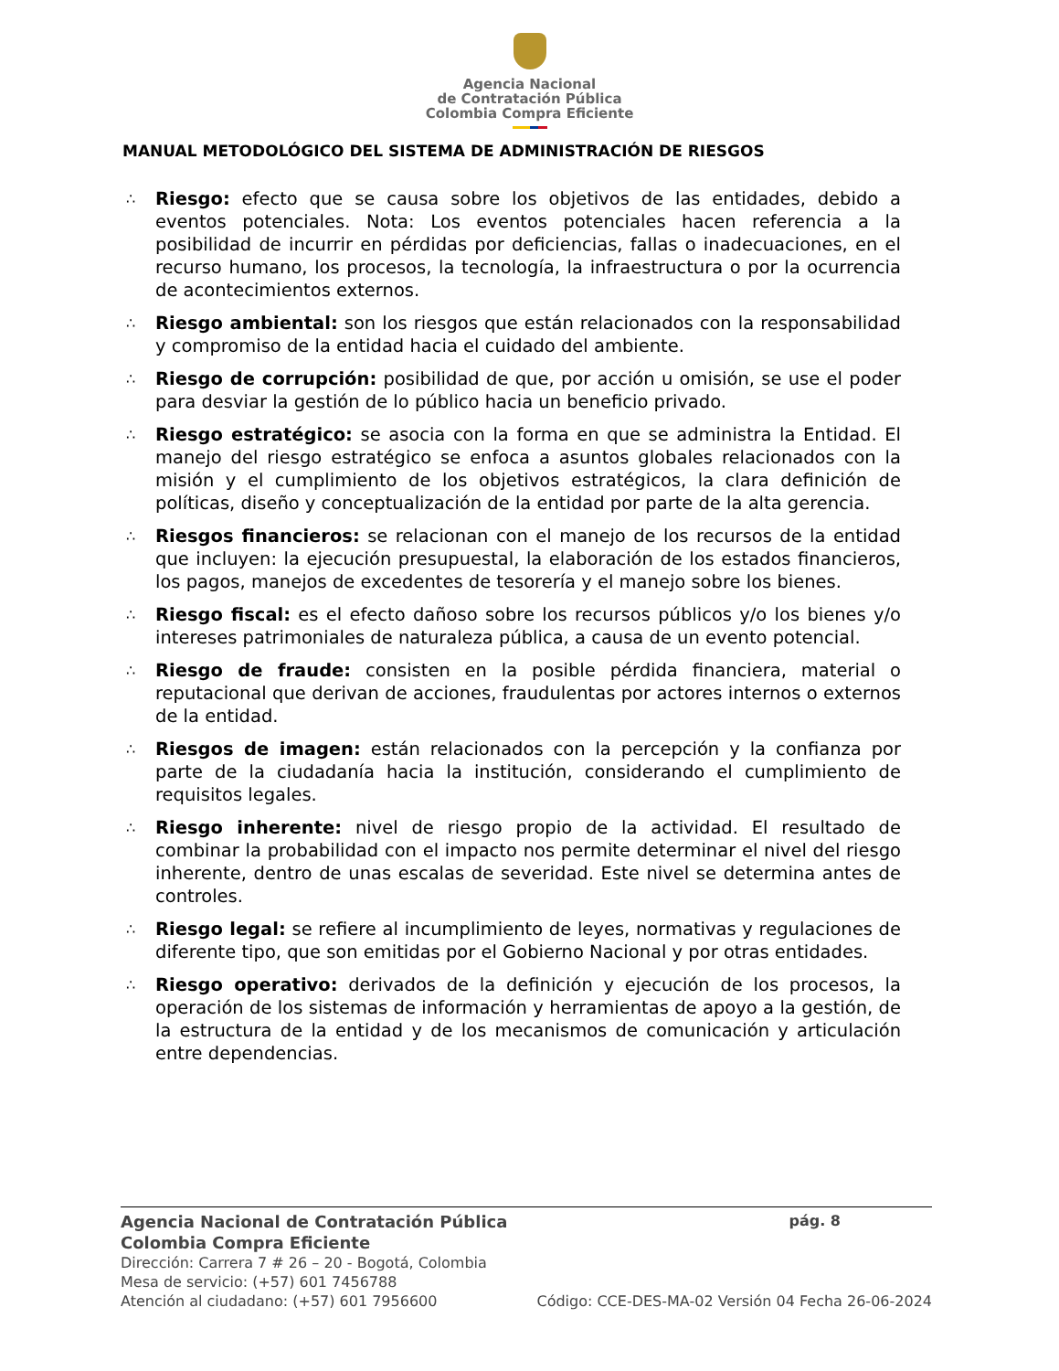Agencia Nacional
de Contratación Pública
Colombia Compra Eficiente
MANUAL METODOLÓGICO DEL SISTEMA DE ADMINISTRACIÓN DE RIESGOS
∴ Riesgo: efecto que se causa sobre los objetivos de las entidades, debido a eventos potenciales. Nota: Los eventos potenciales hacen referencia a la posibilidad de incurrir en pérdidas por deficiencias, fallas o inadecuaciones, en el recurso humano, los procesos, la tecnología, la infraestructura o por la ocurrencia de acontecimientos externos.
∴ Riesgo ambiental: son los riesgos que están relacionados con la responsabilidad y compromiso de la entidad hacia el cuidado del ambiente.
∴ Riesgo de corrupción: posibilidad de que, por acción u omisión, se use el poder para desviar la gestión de lo público hacia un beneficio privado.
∴ Riesgo estratégico: se asocia con la forma en que se administra la Entidad. El manejo del riesgo estratégico se enfoca a asuntos globales relacionados con la misión y el cumplimiento de los objetivos estratégicos, la clara definición de políticas, diseño y conceptualización de la entidad por parte de la alta gerencia.
∴ Riesgos financieros: se relacionan con el manejo de los recursos de la entidad que incluyen: la ejecución presupuestal, la elaboración de los estados financieros, los pagos, manejos de excedentes de tesorería y el manejo sobre los bienes.
∴ Riesgo fiscal: es el efecto dañoso sobre los recursos públicos y/o los bienes y/o intereses patrimoniales de naturaleza pública, a causa de un evento potencial.
∴ Riesgo de fraude: consisten en la posible pérdida financiera, material o reputacional que derivan de acciones, fraudulentas por actores internos o externos de la entidad.
∴ Riesgos de imagen: están relacionados con la percepción y la confianza por parte de la ciudadanía hacia la institución, considerando el cumplimiento de requisitos legales.
∴ Riesgo inherente: nivel de riesgo propio de la actividad. El resultado de combinar la probabilidad con el impacto nos permite determinar el nivel del riesgo inherente, dentro de unas escalas de severidad. Este nivel se determina antes de controles.
∴ Riesgo legal: se refiere al incumplimiento de leyes, normativas y regulaciones de diferente tipo, que son emitidas por el Gobierno Nacional y por otras entidades.
∴ Riesgo operativo: derivados de la definición y ejecución de los procesos, la operación de los sistemas de información y herramientas de apoyo a la gestión, de la estructura de la entidad y de los mecanismos de comunicación y articulación entre dependencias.
Agencia Nacional de Contratación Pública pág. 8
Colombia Compra Eficiente
Dirección: Carrera 7 # 26 – 20 - Bogotá, Colombia
Mesa de servicio: (+57) 601 7456788
Atención al ciudadano: (+57) 601 7956600 Código: CCE-DES-MA-02 Versión 04 Fecha 26-06-2024